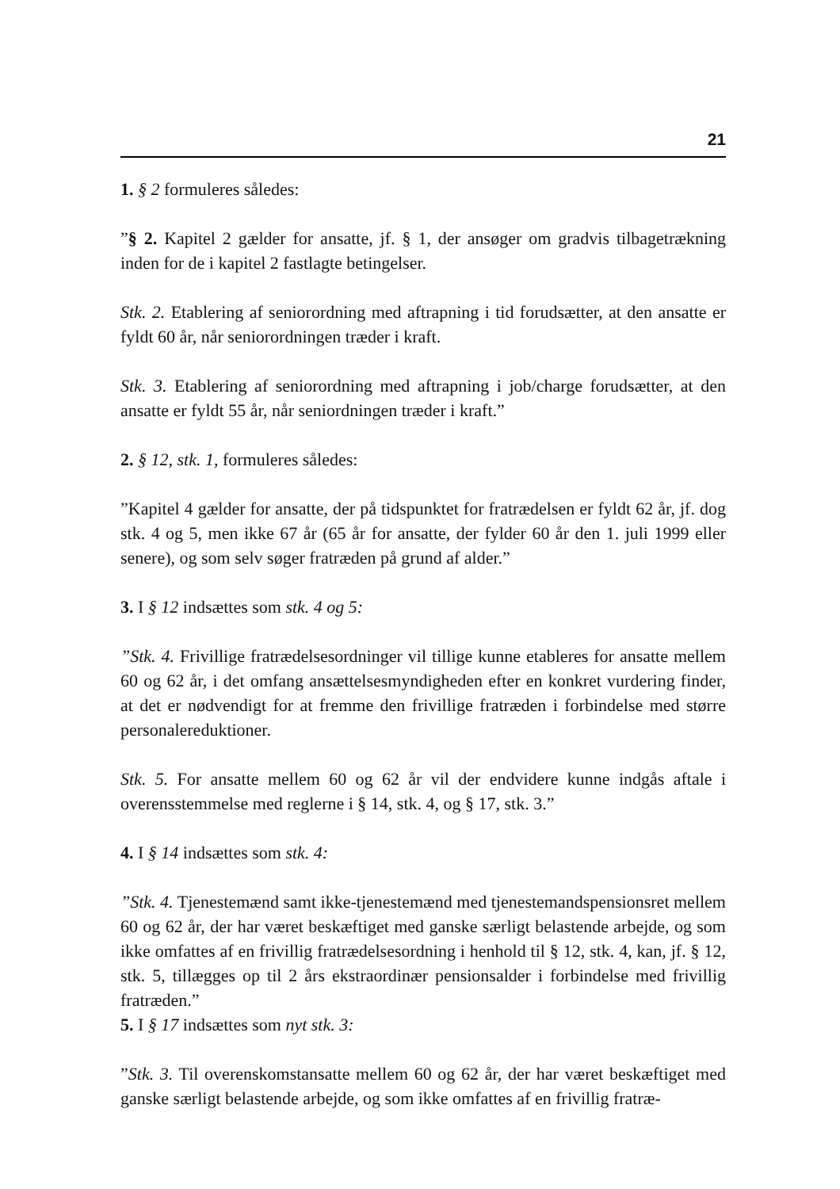21
1. § 2 formuleres således:
”§ 2. Kapitel 2 gælder for ansatte, jf. § 1, der ansøger om gradvis tilbagetrækning inden for de i kapitel 2 fastlagte betingelser.
Stk. 2. Etablering af seniorordning med aftrapning i tid forudsætter, at den ansatte er fyldt 60 år, når seniorordningen træder i kraft.
Stk. 3. Etablering af seniorordning med aftrapning i job/charge forudsætter, at den ansatte er fyldt 55 år, når seniordningen træder i kraft.”
2. § 12, stk. 1, formuleres således:
”Kapitel 4 gælder for ansatte, der på tidspunktet for fratrædelsen er fyldt 62 år, jf. dog stk. 4 og 5, men ikke 67 år (65 år for ansatte, der fylder 60 år den 1. juli 1999 eller senere), og som selv søger fratræden på grund af alder.”
3. I § 12 indsættes som stk. 4 og 5:
”Stk. 4. Frivillige fratrædelsesordninger vil tillige kunne etableres for ansatte mellem 60 og 62 år, i det omfang ansættelsesmyndigheden efter en konkret vurdering finder, at det er nødvendigt for at fremme den frivillige fratræden i forbindelse med større personalereduktioner.
Stk. 5. For ansatte mellem 60 og 62 år vil der endvidere kunne indgås aftale i overensstemmelse med reglerne i § 14, stk. 4, og § 17, stk. 3.”
4. I § 14 indsættes som stk. 4:
”Stk. 4. Tjenestemænd samt ikke-tjenestemænd med tjenestemandspensionsret mellem 60 og 62 år, der har været beskæftiget med ganske særligt belastende arbejde, og som ikke omfattes af en frivillig fratrædelsesordning i henhold til § 12, stk. 4, kan, jf. § 12, stk. 5, tillægges op til 2 års ekstraordinær pensionsalder i forbindelse med frivillig fratræden.”
5. I § 17 indsættes som nyt stk. 3:
”Stk. 3. Til overenskomstansatte mellem 60 og 62 år, der har været beskæftiget med ganske særligt belastende arbejde, og som ikke omfattes af en frivillig fratræ-